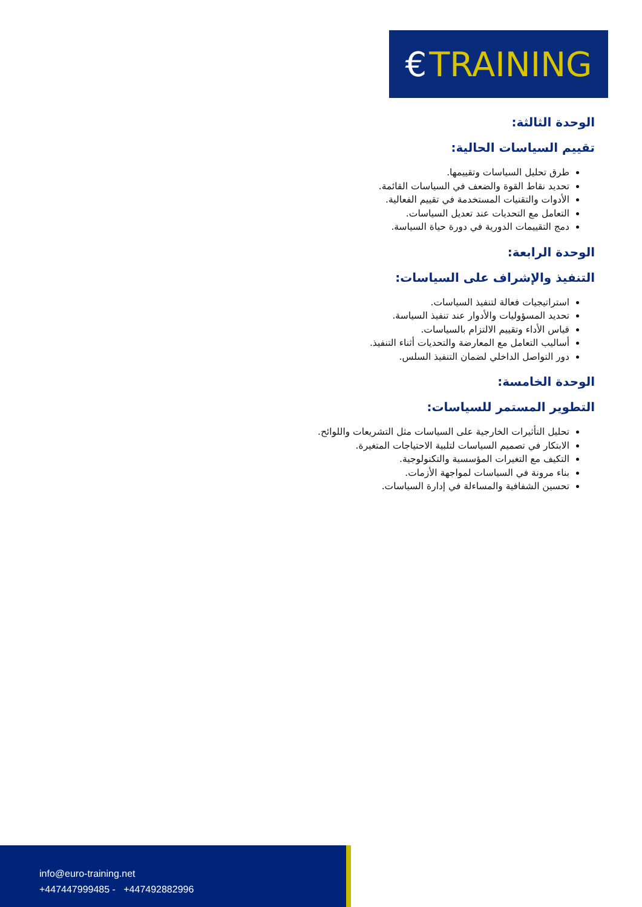€ TRAINING
الوحدة الثالثة:
تقييم السياسات الحالية:
طرق تحليل السياسات وتقييمها.
تحديد نقاط القوة والضعف في السياسات القائمة.
الأدوات والتقنيات المستخدمة في تقييم الفعالية.
التعامل مع التحديات عند تعديل السياسات.
دمج التقييمات الدورية في دورة حياة السياسة.
الوحدة الرابعة:
التنفيذ والإشراف على السياسات:
استراتيجيات فعالة لتنفيذ السياسات.
تحديد المسؤوليات والأدوار عند تنفيذ السياسة.
قياس الأداء وتقييم الالتزام بالسياسات.
أساليب التعامل مع المعارضة والتحديات أثناء التنفيذ.
دور التواصل الداخلي لضمان التنفيذ السلس.
الوحدة الخامسة:
التطوير المستمر للسياسات:
تحليل التأثيرات الخارجية على السياسات مثل التشريعات واللوائح.
الابتكار في تصميم السياسات لتلبية الاحتياجات المتغيرة.
التكيف مع التغيرات المؤسسية والتكنولوجية.
بناء مرونة في السياسات لمواجهة الأزمات.
تحسين الشفافية والمساءلة في إدارة السياسات.
info@euro-training.net
+447447999485 - +447492882996